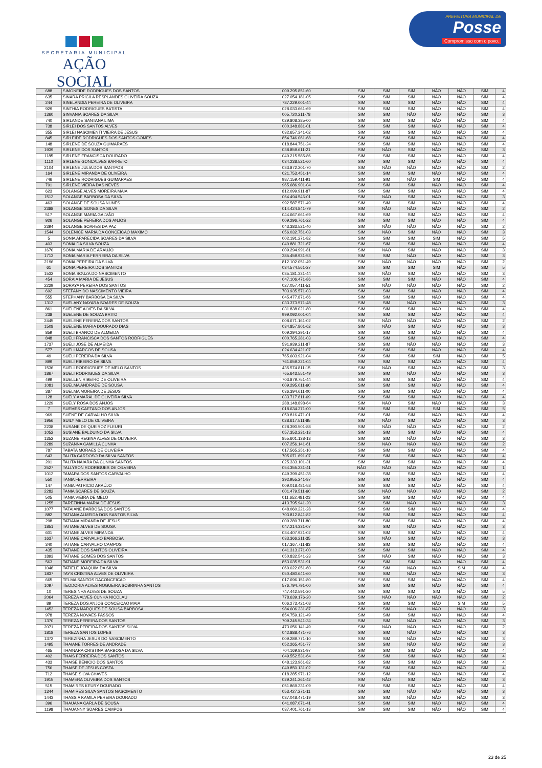SECRETARIA MUNICIPAL
AÇÃO SOCIAL
PREFEITURA MUNICIPAL DE
Posse
Compromisso com o povo.
| 688 | SIMONEIDE RODRIGUES DOS SANTOS | 009.295.851-60 | SIM | SIM | SIM | NÃO | NÃO | SIM | 4 |
| 635 | SINARA PRICILA RESPLANDES OLIVEIRA SOUZA | 027.054.181-05 | SIM | SIM | SIM | NÃO | NÃO | SIM | 4 |
| 244 | SINELANDIA PEREIRA DE OLIVEIRA | 787.229.001-44 | SIM | SIM | SIM | NÃO | NÃO | SIM | 4 |
| 929 | SINTHIA RODRIGUES BATISTA | 028.033.661-69 | SIM | SIM | SIM | NÃO | NÃO | SIM | 4 |
| 1360 | SINVANIA SOARES DA SILVA | 005.720.211-78 | SIM | SIM | NÃO | NÃO | NÃO | SIM | 3 |
| 740 | SIRLANDE SANTANA LIMA | 029.808.385-00 | SIM | SIM | SIM | NÃO | NÃO | SIM | 4 |
| 738 | SIRLEI DOS SANTOS ALVES | 000.348.881-01 | SIM | SIM | SIM | NÃO | NÃO | SIM | 4 |
| 355 | SIRLEI NASCIMENTI VIEIRA DE JESUS | 032.657.341-02 | SIM | SIM | SIM | NÃO | NÃO | SIM | 4 |
| 845 | SIRLEIDE RODRIGUES DOS SANTOS GOMES | 854.746.061-68 | SIM | SIM | SIM | NÃO | NÃO | SIM | 4 |
| 148 | SIRLENE DE SOUZA GUIMARAES | 018.844.751-24 | SIM | SIM | SIM | NÃO | NÃO | SIM | 4 |
| 1939 | SIRLENE DOS SANTOS | 038.859.611-21 | SIM | NÃO | SIM | NÃO | NÃO | SIM | 3 |
| 1185 | SIRLENE FRANCISCA DOURADO | 040.215.585-86 | SIM | SIM | SIM | NÃO | NÃO | SIM | 4 |
| 1110 | SIRLENE GONCALVES BARRETO | 034.238.521-60 | SIM | SIM | SIM | NÃO | NÃO | SIM | 4 |
| 2104 | SIRLENE JULIA DOS SANTPOS | 033.872.201-70 | SIM | NÃO | NÃO | NÃO | NÃO | SIM | 2 |
| 164 | SIRLENE MIRANDA DE OLIVEIRA | 021.753.451-14 | SIM | SIM | SIM | NÃO | NÃO | SIM | 4 |
| 746 | SIRLENE RODRIGUES GUIMARAES | 987.159.411-91 | SIM | SIM | NÃO | SIM | NÃO | SIM | 4 |
| 791 | SIRLENE VIEIRA DAS NEVES | 965.686.901-04 | SIM | SIM | SIM | NÃO | NÃO | SIM | 4 |
| 623 | SOLANGE ALVES MOREIRA MAIA | 812.099.911-87 | SIM | SIM | SIM | NÃO | NÃO | SIM | 4 |
| 1512 | SOLANGE BARBOSA DA SILVA | 064.494.546-01 | SIM | NÃO | SIM | NÃO | NÃO | SIM | 3 |
| 463 | SOLANGE DE SOUSA NUNES | 992.587.571-49 | SIM | SIM | SIM | NÃO | NÃO | SIM | 4 |
| 2388 | SOLANGE GONES DA SILVA | 014.424.841-79 | SIM | NÃO | NÃO | NÃO | NÃO | SIM | 2 |
| 517 | SOLANGE MARIA GALVÃO | 044.667.661-69 | SIM | SIM | SIM | NÃO | NÃO | SIM | 4 |
| 926 | SOLANGE PEREIRA DOS ANJOS | 009.296.761-22 | SIM | SIM | SIM | NÃO | NÃO | SIM | 4 |
| 2394 | SOLANGE SOARES DA PAZ | 043.383.521-40 | SIM | NÃO | NÃO | NÃO | NÃO | SIM | 2 |
| 1544 | SOLENICE MARIA DA CONCEICAO MAXIMO | 056.032.751-03 | SIM | NÃO | SIM | NÃO | NÃO | SIM | 3 |
| 5 | SONIA APARECIDA SOARES DA SILVA | 002.191.271-82 | SIM | SIM | SIM | SIM | NÃO | SIM | 5 |
| 403 | SONIA DA SILVA SOUZA | 040.881.721-67 | SIM | SIM | SIM | NÃO | NÃO | SIM | 4 |
| 1670 | SONIA MARIA DE ARAUJO | 009.294.991-81 | SIM | NÃO | SIM | NÃO | NÃO | SIM | 3 |
| 1713 | SONIA MARIA FERREIRA DA SILVA | 385.459.931-53 | SIM | SIM | NÃO | NÃO | NÃO | SIM | 3 |
| 2196 | SONIA PEREIRA DA SILVA | 812.102.051-49 | SIM | NÃO | NÃO | NÃO | NÃO | SIM | 2 |
| 61 | SONIA PEREIRA DOS SANTOS | 034.574.561-27 | SIM | SIM | SIM | SIM | NÃO | SIM | 5 |
| 1532 | SONIA SOUZA DO NASCIMENTO | 035.181.331-44 | SIM | NÃO | SIM | NÃO | NÃO | SIM | 3 |
| 454 | SORAIA MARIA DE JESUS | 047.106.471-86 | SIM | SIM | SIM | NÃO | NÃO | SIM | 4 |
| 2229 | SORAYA PEREIRA DOS SANTOS | 027.057.411-51 | SIM | NÃO | NÃO | NÃO | NÃO | SIM | 2 |
| 692 | STEFANY DO NASCIMENTO VIEIRA | 703.935.571-03 | SIM | SIM | SIM | NÃO | NÃO | SIM | 4 |
| 555 | STEPHANY BARBOSA DA SILVA | 045.477.871-66 | SIM | SIM | SIM | NÃO | NÃO | SIM | 4 |
| 1312 | SUELANY NAYARA SOARES DE SOUZA | 033.373.571-48 | SIM | SIM | NÃO | NÃO | NÃO | SIM | 3 |
| 861 | SUELENE ALVES DA SILVA | 031.838.021-80 | SIM | SIM | SIM | NÃO | NÃO | SIM | 4 |
| 238 | SUELENE DE SOUZA BRITO | 999.092.001-04 | SIM | SIM | SIM | NÃO | NÃO | SIM | 4 |
| 2445 | SUELENE FEREIRA DOS SANTOS | 008.671.161-02 | SIM | NÃO | NÃO | NÃO | NÃO | SIM | 2 |
| 1508 | SUELENE MARIA DOURADO DIAS | 034.857.801-62 | SIM | NÃO | SIM | NÃO | NÃO | SIM | 3 |
| 859 | SUELI BRANCO DE ALMEIDA | 009.294.291-17 | SIM | SIM | SIM | NÃO | NÃO | SIM | 4 |
| 848 | SUELI FRANCISCA DOS SANTOS RODRIGUES | 000.765.281-03 | SIM | SIM | SIM | NÃO | NÃO | SIM | 4 |
| 1737 | SUELI JOSE DE ALMEIDA | 591.939.211-87 | SIM | SIM | NÃO | NÃO | NÃO | SIM | 3 |
| 577 | SUELI MARCOS DE SOUSA | 024.634.421-07 | SIM | SIM | SIM | NÃO | NÃO | SIM | 4 |
| 49 | SUELI PEREIRA DA SILVA | 765.603.921-04 | SIM | SIM | SIM | SIM | NÃO | SIM | 5 |
| 899 | SUELI RIBEIRO DA SILVA | 761.659.221-04 | SIM | SIM | SIM | NÃO | NÃO | SIM | 4 |
| 1536 | SUELI RODRIGRUES DE MELO SANTOS | 435.574.811-15 | SIM | NÃO | SIM | NÃO | NÃO | SIM | 3 |
| 1867 | SUELI RODRIGUES DA SILVA | 765.643.551-49 | SIM | SIM | NÃO | NÃO | NÃO | SIM | 3 |
| 499 | SUELLEN RIBEIRO DE OLIVEIRA | 703.879.751-44 | SIM | SIM | SIM | NÃO | NÃO | SIM | 4 |
| 1081 | SUELMA ANDRADE DE SOUSA | 009.295.011-60 | SIM | SIM | SIM | NÃO | NÃO | SIM | 4 |
| 387 | SUELMA MOREIRA DE JESUS | 036.394.611-00 | SIM | SIM | SIM | NÃO | NÃO | SIM | 4 |
| 128 | SUELY AMARAL DE OLIVEIRA SILVA | 033.717.611-69 | SIM | SIM | SIM | NÃO | NÃO | SIM | 4 |
| 1229 | SUELY ROSA DOS ANJOS | 288.148.898-64 | SIM | NÃO | SIM | NÃO | NÃO | SIM | 3 |
| 7 | SUEMES CAETANO DOS ANJOS | 018.634.371-00 | SIM | SIM | SIM | SIM | NÃO | SIM | 5 |
| 969 | SUENE DE CARVALHO SILVA | 050.816.471-01 | SIM | SIM | SIM | NÃO | NÃO | SIM | 4 |
| 1956 | SUILY MELO DE OLIVEIRA | 028.617.511-85 | SIM | NÃO | SIM | NÃO | NÃO | SIM | 3 |
| 2238 | SUSANE DE QUEIROZ FLEURI | 028.390.501-88 | SIM | NÃO | NÃO | NÃO | NÃO | SIM | 2 |
| 1052 | SUSIANE BALDUINO DA SILVA | 057.353.231-13 | SIM | SIM | SIM | NÃO | NÃO | SIM | 4 |
| 1352 | SUZANE REGINA ALVES DE OLIVEIRA | 855.601.138-13 | SIM | SIM | NÃO | NÃO | NÃO | SIM | 3 |
| 2289 | SUZANNA CAMILLA CUNHA | 007.256.141-61 | SIM | NÃO | NÃO | NÃO | NÃO | SIM | 2 |
| 787 | TABATA MORAES DE OLIVEIRA | 017.565.251-10 | SIM | SIM | SIM | NÃO | NÃO | SIM | 4 |
| 643 | TALITA CARDOSO DA SILVA SANTOS | 705.071.691-07 | SIM | SIM | SIM | NÃO | NÃO | SIM | 4 |
| 201 | TALITA NAIARA DA CUNHA SANTOS | 025.333.101-31 | SIM | SIM | SIM | NÃO | NÃO | SIM | 4 |
| 2527 | TALLYSON RODRIGUES DE OILVEIRA | 054.355.231-41 | NÃO | NÃO | NÃO | NÃO | NÃO | SIM | 1 |
| 1012 | TAMARA DOS SANTOS CARVALHO | 049.399.451-38 | SIM | SIM | SIM | NÃO | NÃO | SIM | 4 |
| 550 | TANIA FERREIRA | 392.955.241-87 | SIM | SIM | SIM | NÃO | NÃO | SIM | 4 |
| 147 | TANIA PATRICIO ARAÚJO | 009.018.481-58 | SIM | SIM | SIM | NÃO | NÃO | SIM | 4 |
| 2282 | TANIA SOARES DE SOUZA | 001.479.511-60 | SIM | NÃO | NÃO | NÃO | NÃO | SIM | 2 |
| 505 | TANIA VIEIRA DE MELO | 011.652.481-23 | SIM | SIM | SIM | NÃO | NÃO | SIM | 4 |
| 1255 | TAREZINHA MARIA DE JESUS | 413.795.941-20 | SIM | SIM | NÃO | NÃO | NÃO | SIM | 3 |
| 1077 | TATAIANE BARBOSA DOS SANTOS | 048.060.221-28 | SIM | SIM | SIM | NÃO | NÃO | SIM | 4 |
| 882 | TATIANA ALMEIDA DOS SANTOS SILVA | 703.812.841-82 | SIM | SIM | SIM | NÃO | NÃO | SIM | 4 |
| 298 | TATIANA MIRANDA DE JESUS | 009.289.711-80 | SIM | SIM | SIM | NÃO | NÃO | SIM | 4 |
| 1851 | TATIANE ALVES DE SOUSA | 047.214.331-07 | SIM | SIM | NÃO | NÃO | NÃO | SIM | 3 |
| 601 | TATIANE ALVES MIRANDA | 034.407.921-02 | SIM | SIM | SIM | NÃO | NÃO | SIM | 4 |
| 1637 | TATIANE CARVALHO BARBOSA | 033.366.211-35 | SIM | NÃO | SIM | NÃO | NÃO | SIM | 3 |
| 340 | TATIANE CARVALHO CAMPOS | 017.367.711-83 | SIM | SIM | SIM | NÃO | NÃO | SIM | 4 |
| 435 | TATIANE DOS SANTOS OLIVEIRA | 041.313.371-00 | SIM | SIM | SIM | NÃO | NÃO | SIM | 4 |
| 1893 | TATIANE GOMES DOS SANTOS | 050.832.541-23 | SIM | NÃO | SIM | NÃO | NÃO | SIM | 3 |
| 563 | TATIANE MOREIRA DA SILVA | 853.035.531-91 | SIM | SIM | SIM | NÃO | NÃO | SIM | 4 |
| 1046 | TATIELE JOAQUIM DA SILVA | 060.022.051-60 | SIM | SIM | NÃO | NÃO | SIM | SIM | 4 |
| 1837 | TAYS CRISTINA ALVES DE OLIVEIRA | 050.480.641-60 | SIM | SIM | NÃO | NÃO | NÃO | SIM | 3 |
| 665 | TELMA SANTOS DACONCEICAO | 017.696.151-80 | SIM | SIM | SIM | NÃO | NÃO | SIM | 4 |
| 1097 | TEODORIA ALVES NOGUEIRA SOBRINHA SANTOS | 576.794.791-00 | SIM | SIM | SIM | NÃO | NÃO | SIM | 4 |
| 10 | TERESINHA ALVES DE SOUZA | 747.442.591-20 | SIM | SIM | SIM | SIM | NÃO | SIM | 5 |
| 2064 | TEREZA ALVES CUNHA NICOLAU | 778.639.176-20 | SIM | NÃO | NÃO | NÃO | NÃO | SIM | 2 |
| 89 | TEREZA DOS ANJOS CONCEICAO MAIA | 006.273.421-08 | SIM | SIM | SIM | NÃO | SIM | SIM | 5 |
| 1452 | TEREZA MARQUES DE SOUSA BARBOSA | 984.606.331-87 | SIM | SIM | NÃO | NÃO | NÃO | SIM | 3 |
| 978 | TEREZA NOVAES PASSOS | 854.759.121-49 | SIM | SIM | SIM | NÃO | NÃO | SIM | 4 |
| 1370 | TEREZA PEREIRA DOS SANTOS | 709.245.541-34 | SIM | SIM | NÃO | NÃO | NÃO | SIM | 3 |
| 2071 | TEREZA PEREIRA DOS SANTOS SILVA | 473.056.141-49 | SIM | NÃO | NÃO | NÃO | NÃO | SIM | 2 |
| 1818 | TEREZA SANTOS LOPES | 042.888.471-76 | SIM | SIM | NÃO | NÃO | NÃO | SIM | 3 |
| 1372 | TEREZINHA JESUS DO NASCIMENTO | 009.289.771-10 | SIM | SIM | NÃO | NÃO | NÃO | SIM | 3 |
| 1495 | THAIANE TORRES DE ANDRADE | 052.265.451-77 | SIM | SIM | NÃO | NÃO | NÃO | SIM | 3 |
| 465 | THAINARA CRISTINA BARBOSA DA SILVA | 704.169.831-97 | SIM | SIM | SIM | NÃO | NÃO | SIM | 4 |
| 402 | THAIS FERREIRA DOS SANTOS | 049.552.531-64 | SIM | SIM | SIM | NÃO | NÃO | SIM | 4 |
| 433 | THAISE BENICIO DOS SANTOS | 048.123.961-82 | SIM | SIM | SIM | NÃO | NÃO | SIM | 4 |
| 756 | THAISE DE JESUS COSTA | 049.850.131-02 | SIM | SIM | SIM | NÃO | NÃO | SIM | 4 |
| 712 | THAISE SILVA CHAVES | 018.285.971-12 | SIM | SIM | SIM | NÃO | NÃO | SIM | 4 |
| 1915 | THAMERA OLIVEIRA DOS SANTOS | 029.241.261-42 | SIM | NÃO | SIM | NÃO | NÃO | SIM | 3 |
| 515 | THAMIRES KEURY DOURADO | 051.869.231-09 | SIM | SIM | SIM | NÃO | NÃO | SIM | 4 |
| 1344 | THAMIRES SILVA SANTOS NASCIMENTO | 053.427.271-11 | SIM | SIM | NÃO | NÃO | NÃO | SIM | 3 |
| 1443 | THASSIA KAMILA PEREIRA DOURADO | 037.048.471-19 | SIM | SIM | NÃO | NÃO | NÃO | SIM | 3 |
| 396 | THAUANA CARLA DE SOUSA | 041.087.071-41 | SIM | SIM | SIM | NÃO | NÃO | SIM | 4 |
| 1198 | THAUANNY SOARES CAMPOS | 037.401.761-13 | SIM | SIM | SIM | NÃO | NÃO | SIM | 4 |
23 de 25